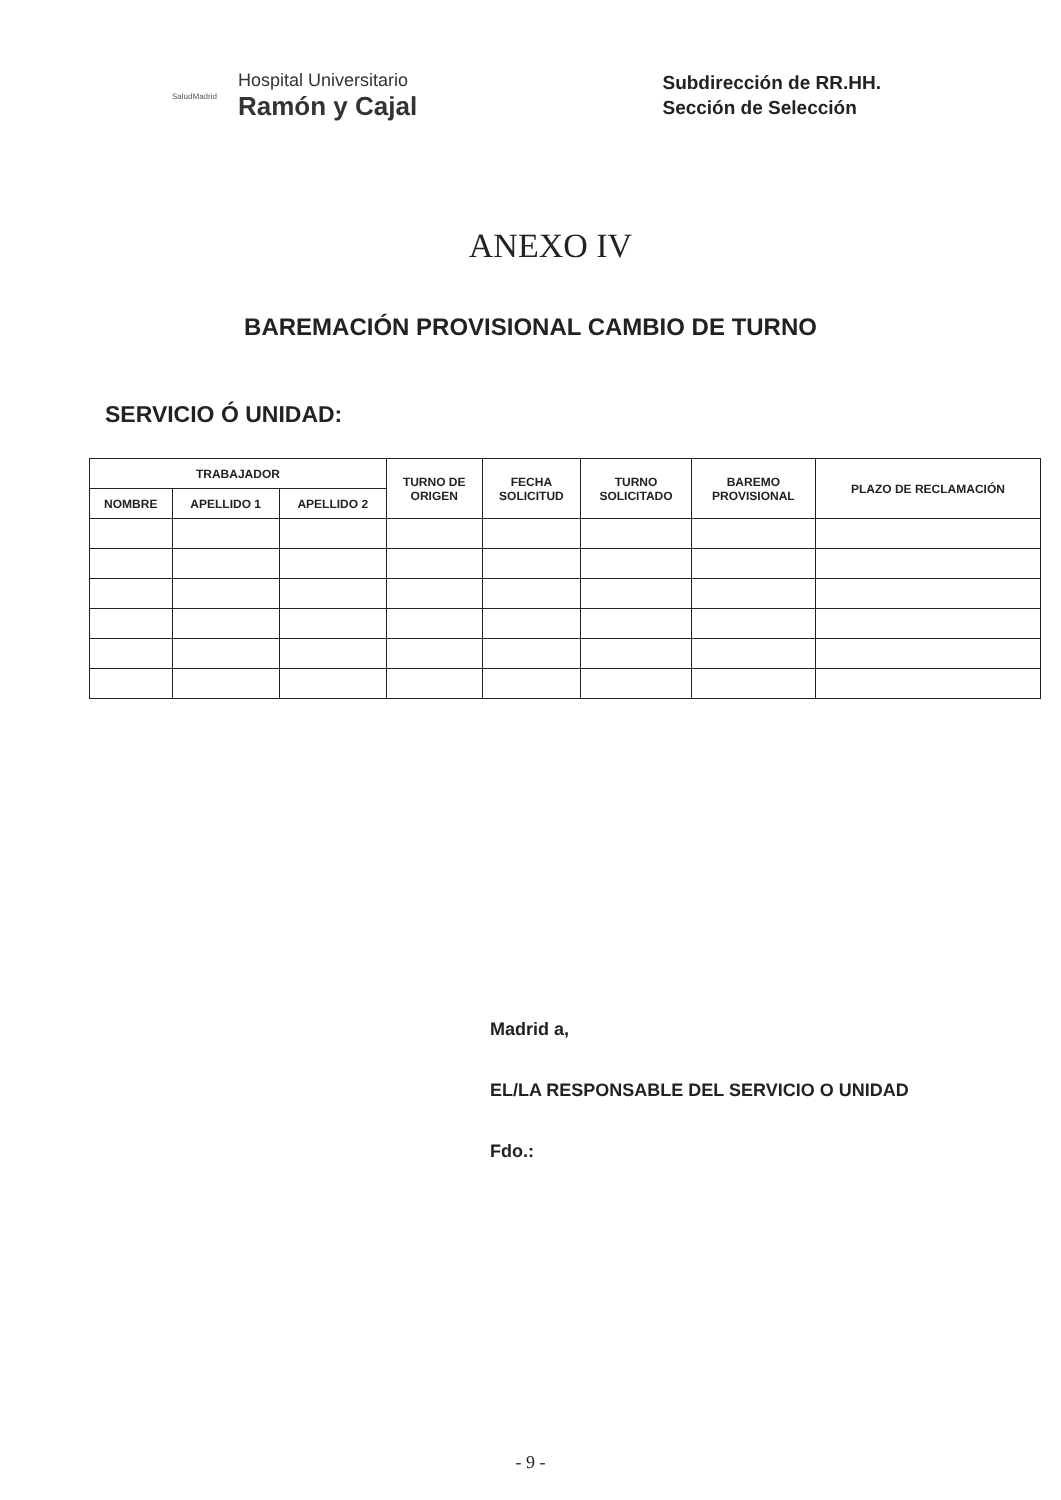SaludMadrid
Hospital Universitario
Ramón y Cajal
Subdirección de RR.HH.
Sección de Selección
ANEXO IV
BAREMACIÓN PROVISIONAL CAMBIO DE TURNO
SERVICIO Ó UNIDAD:
| TRABAJADOR | | | TURNO DE ORIGEN | FECHA SOLICITUD | TURNO SOLICITADO | BAREMO PROVISIONAL | PLAZO DE RECLAMACIÓN |
| --- | --- | --- | --- | --- | --- | --- | --- |
| NOMBRE | APELLIDO 1 | APELLIDO 2 | | | | | |
Madrid a,
EL/LA RESPONSABLE DEL SERVICIO O UNIDAD
Fdo.:
- 9 -